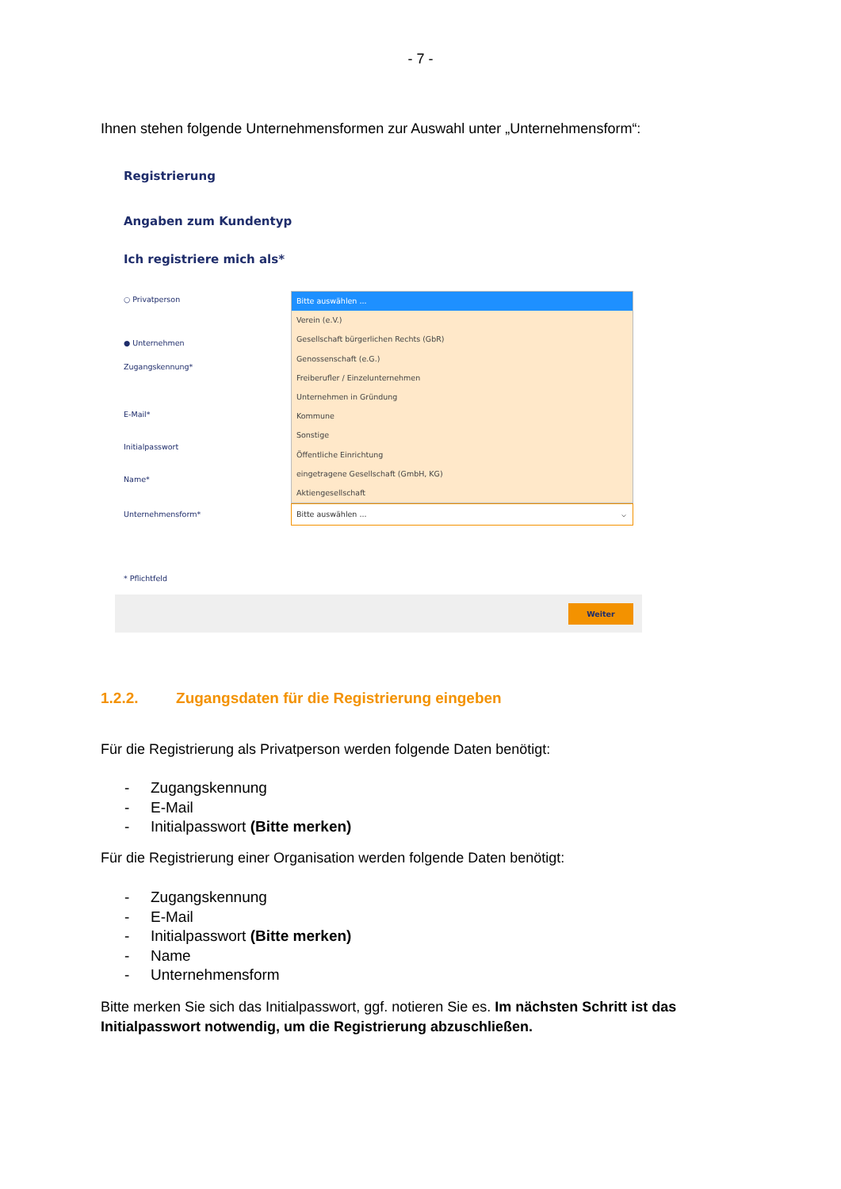- 7 -
Ihnen stehen folgende Unternehmensformen zur Auswahl unter „Unternehmensform“:
Registrierung
Angaben zum Kundentyp
Ich registriere mich als*
○ Privatperson
● Unternehmen
Zugangskennung*
E-Mail*
Initialpasswort
Name*
Unternehmensform*
Bitte auswählen ...
Verein (e.V.)
Gesellschaft bürgerlichen Rechts (GbR)
Genossenschaft (e.G.)
Freiberufler / Einzelunternehmen
Unternehmen in Gründung
Kommune
Sonstige
Öffentliche Einrichtung
eingetragene Gesellschaft (GmbH, KG)
Aktiengesellschaft
Bitte auswählen ... ⌵
* Pflichtfeld
Weiter
1.2.2. Zugangsdaten für die Registrierung eingeben
Für die Registrierung als Privatperson werden folgende Daten benötigt:
- Zugangskennung
- E-Mail
- Initialpasswort (Bitte merken)
Für die Registrierung einer Organisation werden folgende Daten benötigt:
- Zugangskennung
- E-Mail
- Initialpasswort (Bitte merken)
- Name
- Unternehmensform
Bitte merken Sie sich das Initialpasswort, ggf. notieren Sie es. Im nächsten Schritt ist das Initialpasswort notwendig, um die Registrierung abzuschließen.